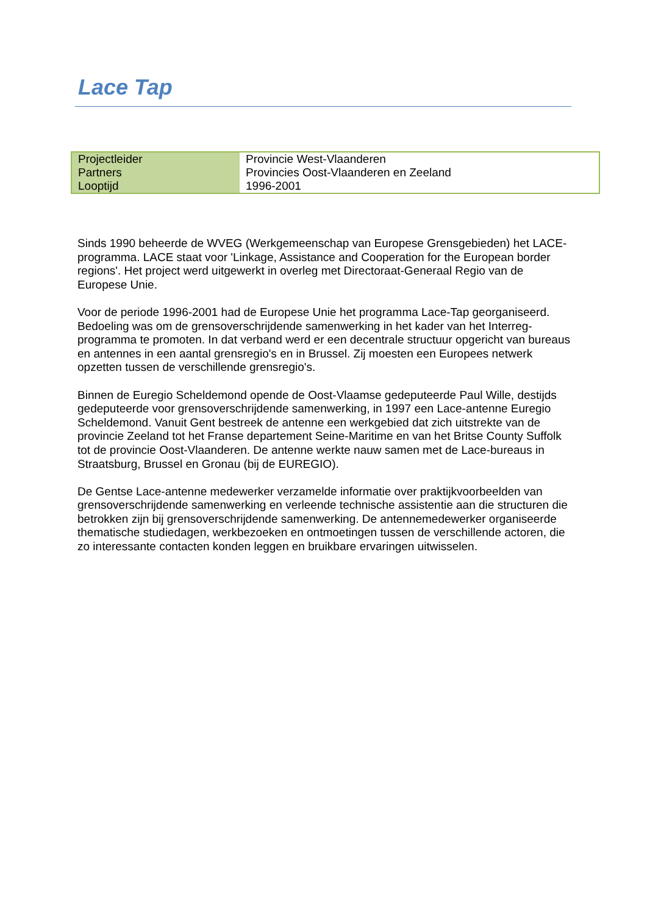Lace Tap
| Projectleider | Provincie West-Vlaanderen |
| Partners | Provincies Oost-Vlaanderen en Zeeland |
| Looptijd | 1996-2001 |
Sinds 1990 beheerde de WVEG (Werkgemeenschap van Europese Grensgebieden) het LACE-programma. LACE staat voor 'Linkage, Assistance and Cooperation for the European border regions'. Het project werd uitgewerkt in overleg met Directoraat-Generaal Regio van de Europese Unie.
Voor de periode 1996-2001 had de Europese Unie het programma Lace-Tap georganiseerd. Bedoeling was om de grensoverschrijdende samenwerking in het kader van het Interreg-programma te promoten. In dat verband werd er een decentrale structuur opgericht van bureaus en antennes in een aantal grensregio's en in Brussel. Zij moesten een Europees netwerk opzetten tussen de verschillende grensregio's.
Binnen de Euregio Scheldemond opende de Oost-Vlaamse gedeputeerde Paul Wille, destijds gedeputeerde voor grensoverschrijdende samenwerking, in 1997 een Lace-antenne Euregio Scheldemond. Vanuit Gent bestreek de antenne een werkgebied dat zich uitstrekte van de provincie Zeeland tot het Franse departement Seine-Maritime en van het Britse County Suffolk tot de provincie Oost-Vlaanderen. De antenne werkte nauw samen met de Lace-bureaus in Straatsburg, Brussel en Gronau (bij de EUREGIO).
De Gentse Lace-antenne medewerker verzamelde informatie over praktijkvoorbeelden van grensoverschrijdende samenwerking en verleende technische assistentie aan die structuren die betrokken zijn bij grensoverschrijdende samenwerking. De antennemedewerker organiseerde thematische studiedagen, werkbezoeken en ontmoetingen tussen de verschillende actoren, die zo interessante contacten konden leggen en bruikbare ervaringen uitwisselen.